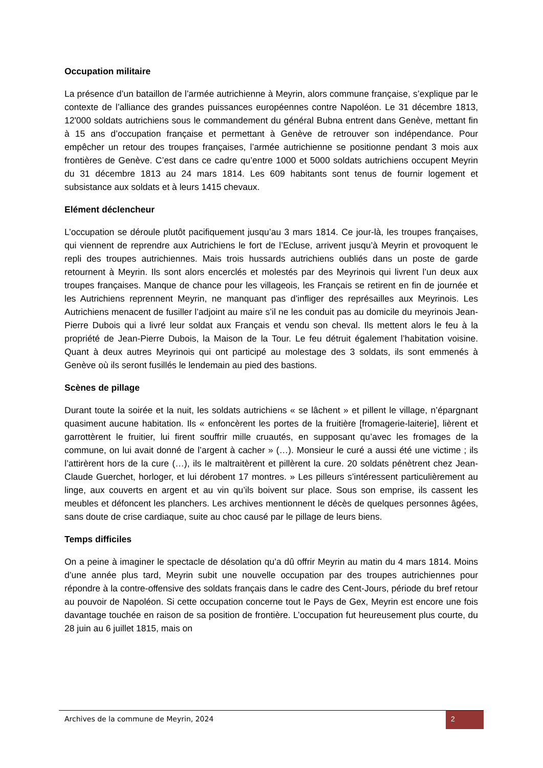Occupation militaire
La présence d’un bataillon de l’armée autrichienne à Meyrin, alors commune française, s’explique par le contexte de l’alliance des grandes puissances européennes contre Napoléon. Le 31 décembre 1813, 12'000 soldats autrichiens sous le commandement du général Bubna entrent dans Genève, mettant fin à 15 ans d’occupation française et permettant à Genève de retrouver son indépendance. Pour empêcher un retour des troupes françaises, l’armée autrichienne se positionne pendant 3 mois aux frontières de Genève. C’est dans ce cadre qu’entre 1000 et 5000 soldats autrichiens occupent Meyrin du 31 décembre 1813 au 24 mars 1814. Les 609 habitants sont tenus de fournir logement et subsistance aux soldats et à leurs 1415 chevaux.
Elément déclencheur
L’occupation se déroule plutôt pacifiquement jusqu’au 3 mars 1814. Ce jour-là, les troupes françaises, qui viennent de reprendre aux Autrichiens le fort de l’Ecluse, arrivent jusqu’à Meyrin et provoquent le repli des troupes autrichiennes. Mais trois hussards autrichiens oubliés dans un poste de garde retournent à Meyrin. Ils sont alors encerclés et molestés par des Meyrinois qui livrent l’un deux aux troupes françaises. Manque de chance pour les villageois, les Français se retirent en fin de journée et les Autrichiens reprennent Meyrin, ne manquant pas d’infliger des représailles aux Meyrinois. Les Autrichiens menacent de fusiller l’adjoint au maire s’il ne les conduit pas au domicile du meyrinois Jean-Pierre Dubois qui a livré leur soldat aux Français et vendu son cheval. Ils mettent alors le feu à la propriété de Jean-Pierre Dubois, la Maison de la Tour. Le feu détruit également l’habitation voisine. Quant à deux autres Meyrinois qui ont participé au molestage des 3 soldats, ils sont emmenés à Genève où ils seront fusillés le lendemain au pied des bastions.
Scènes de pillage
Durant toute la soirée et la nuit, les soldats autrichiens « se lâchent » et pillent le village, n’épargnant quasiment aucune habitation. Ils « enfoncèrent les portes de la fruitière [fromagerie-laiterie], lièrent et garrottèrent le fruitier, lui firent souffrir mille cruautés, en supposant qu’avec les fromages de la commune, on lui avait donné de l’argent à cacher » (…). Monsieur le curé a aussi été une victime ; ils l’attirèrent hors de la cure (…), ils le maltraitèrent et pillèrent la cure. 20 soldats pénètrent chez Jean-Claude Guerchet, horloger, et lui dérobent 17 montres. » Les pilleurs s’intéressent particulièrement au linge, aux couverts en argent et au vin qu’ils boivent sur place. Sous son emprise, ils cassent les meubles et défoncent les planchers. Les archives mentionnent le décès de quelques personnes âgées, sans doute de crise cardiaque, suite au choc causé par le pillage de leurs biens.
Temps difficiles
On a peine à imaginer le spectacle de désolation qu’a dû offrir Meyrin au matin du 4 mars 1814. Moins d’une année plus tard, Meyrin subit une nouvelle occupation par des troupes autrichiennes pour répondre à la contre-offensive des soldats français dans le cadre des Cent-Jours, période du bref retour au pouvoir de Napoléon. Si cette occupation concerne tout le Pays de Gex, Meyrin est encore une fois davantage touchée en raison de sa position de frontière. L’occupation fut heureusement plus courte, du 28 juin au 6 juillet 1815, mais on
Archives de la commune de Meyrin, 2024
2